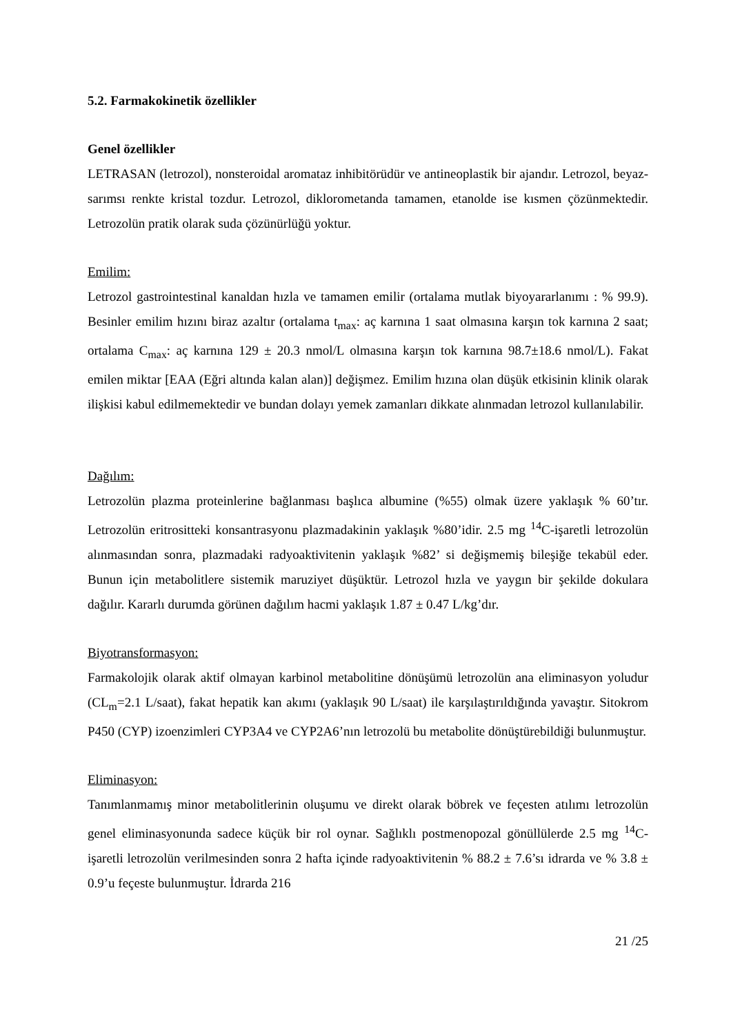5.2. Farmakokinetik özellikler
Genel özellikler
LETRASAN (letrozol), nonsteroidal aromataz inhibitörüdür ve antineoplastik bir ajandır. Letrozol, beyaz-sarımsı renkte kristal tozdur. Letrozol, diklorometanda tamamen, etanolde ise kısmen çözünmektedir. Letrozolün pratik olarak suda çözünürlüğü yoktur.
Emilim:
Letrozol gastrointestinal kanaldan hızla ve tamamen emilir (ortalama mutlak biyoyararlanımı : % 99.9). Besinler emilim hızını biraz azaltır (ortalama t<sub>max</sub>: aç karnına 1 saat olmasına karşın tok karnına 2 saat; ortalama C<sub>max</sub>: aç karnına 129 ± 20.3 nmol/L olmasına karşın tok karnına 98.7±18.6 nmol/L). Fakat emilen miktar [EAA (Eğri altında kalan alan)] değişmez. Emilim hızına olan düşük etkisinin klinik olarak ilişkisi kabul edilmemektedir ve bundan dolayı yemek zamanları dikkate alınmadan letrozol kullanılabilir.
Dağılım:
Letrozolün plazma proteinlerine bağlanması başlıca albumine (%55) olmak üzere yaklaşık % 60’tır. Letrozolün eritrositteki konsantrasyonu plazmadakinin yaklaşık %80’idir. 2.5 mg <sup>14</sup>C-işaretli letrozolün alınmasından sonra, plazmadaki radyoaktivitenin yaklaşık %82’ si değişmemiş bileşiğe tekabül eder. Bunun için metabolitlere sistemik maruziyet düşüktür. Letrozol hızla ve yaygın bir şekilde dokulara dağılır. Kararlı durumda görünen dağılım hacmi yaklaşık 1.87 ± 0.47 L/kg’dır.
Biyotransformasyon:
Farmakolojik olarak aktif olmayan karbinol metabolitine dönüşümü letrozolün ana eliminasyon yoludur (CL<sub>m</sub>=2.1 L/saat), fakat hepatik kan akımı (yaklaşık 90 L/saat) ile karşılaştırıldığında yavaştır. Sitokrom P450 (CYP) izoenzimleri CYP3A4 ve CYP2A6’nın letrozolü bu metabolite dönüştürebildiği bulunmuştur.
Eliminasyon:
Tanımlanmamış minor metabolitlerinin oluşumu ve direkt olarak böbrek ve feçesten atılımı letrozolün genel eliminasyonunda sadece küçük bir rol oynar. Sağlıklı postmenopozal gönüllülerde 2.5 mg <sup>14</sup>C-işaretli letrozolün verilmesinden sonra 2 hafta içinde radyoaktivitenin % 88.2 ± 7.6’sı idrarda ve % 3.8 ± 0.9’u feçeste bulunmuştur. İdrarda 216
21 /25